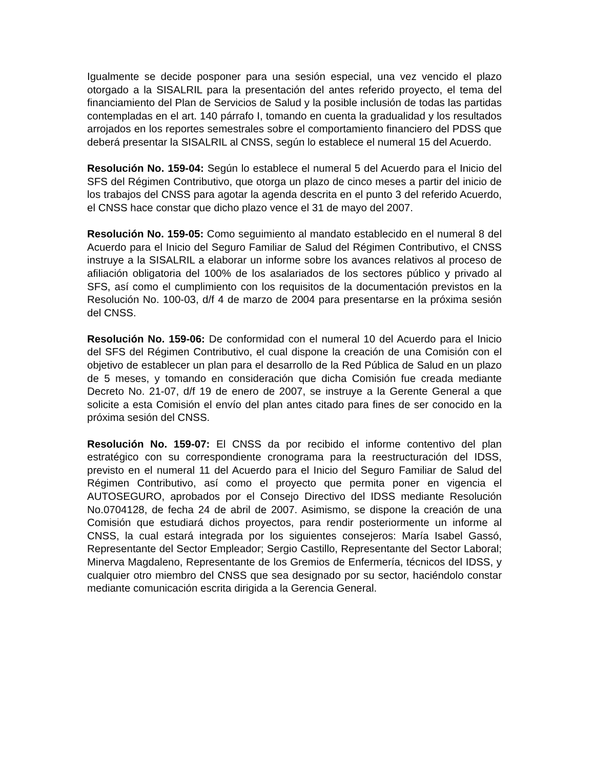Igualmente se decide posponer para una sesión especial, una vez vencido el plazo otorgado a la SISALRIL para la presentación del antes referido proyecto, el tema del financiamiento del Plan de Servicios de Salud y la posible inclusión de todas las partidas contempladas en el art. 140 párrafo I, tomando en cuenta la gradualidad y los resultados arrojados en los reportes semestrales sobre el comportamiento financiero del PDSS que deberá presentar la SISALRIL al CNSS, según lo establece el numeral 15 del Acuerdo.
Resolución No. 159-04: Según lo establece el numeral 5 del Acuerdo para el Inicio del SFS del Régimen Contributivo, que otorga un plazo de cinco meses a partir del inicio de los trabajos del CNSS para agotar la agenda descrita en el punto 3 del referido Acuerdo, el CNSS hace constar que dicho plazo vence el 31 de mayo del 2007.
Resolución No. 159-05: Como seguimiento al mandato establecido en el numeral 8 del Acuerdo para el Inicio del Seguro Familiar de Salud del Régimen Contributivo, el CNSS instruye a la SISALRIL a elaborar un informe sobre los avances relativos al proceso de afiliación obligatoria del 100% de los asalariados de los sectores público y privado al SFS, así como el cumplimiento con los requisitos de la documentación previstos en la Resolución No. 100-03, d/f 4 de marzo de 2004 para presentarse en la próxima sesión del CNSS.
Resolución No. 159-06: De conformidad con el numeral 10 del Acuerdo para el Inicio del SFS del Régimen Contributivo, el cual dispone la creación de una Comisión con el objetivo de establecer un plan para el desarrollo de la Red Pública de Salud en un plazo de 5 meses, y tomando en consideración que dicha Comisión fue creada mediante Decreto No. 21-07, d/f 19 de enero de 2007, se instruye a la Gerente General a que solicite a esta Comisión el envío del plan antes citado para fines de ser conocido en la próxima sesión del CNSS.
Resolución No. 159-07: El CNSS da por recibido el informe contentivo del plan estratégico con su correspondiente cronograma para la reestructuración del IDSS, previsto en el numeral 11 del Acuerdo para el Inicio del Seguro Familiar de Salud del Régimen Contributivo, así como el proyecto que permita poner en vigencia el AUTOSEGURO, aprobados por el Consejo Directivo del IDSS mediante Resolución No.0704128, de fecha 24 de abril de 2007. Asimismo, se dispone la creación de una Comisión que estudiará dichos proyectos, para rendir posteriormente un informe al CNSS, la cual estará integrada por los siguientes consejeros: María Isabel Gassó, Representante del Sector Empleador; Sergio Castillo, Representante del Sector Laboral; Minerva Magdaleno, Representante de los Gremios de Enfermería, técnicos del IDSS, y cualquier otro miembro del CNSS que sea designado por su sector, haciéndolo constar mediante comunicación escrita dirigida a la Gerencia General.